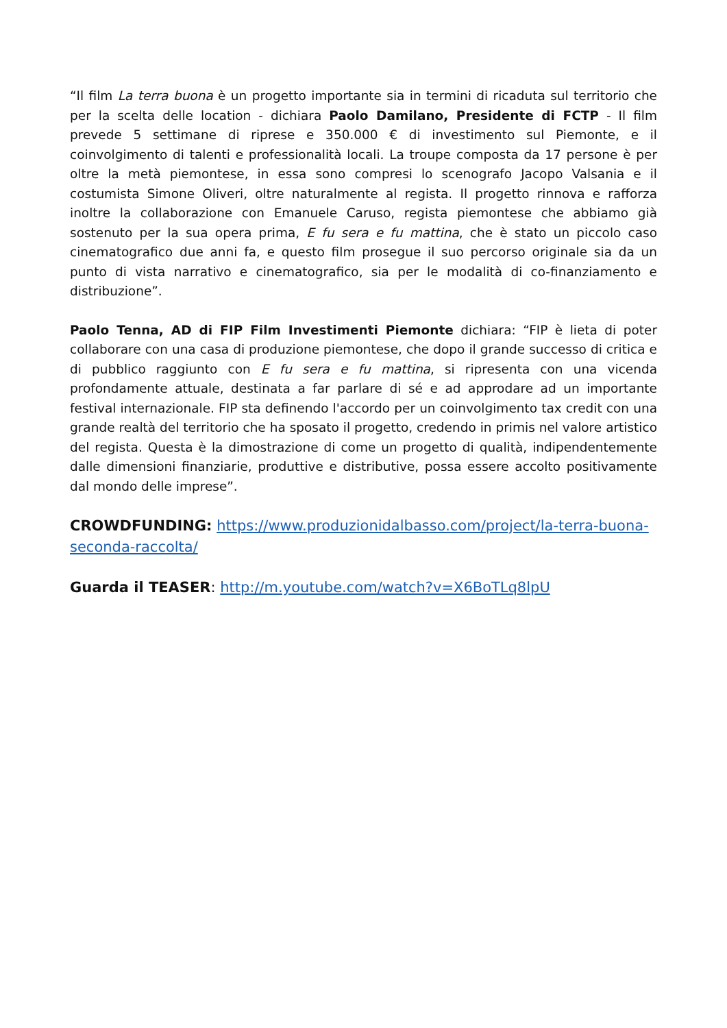“Il film La terra buona è un progetto importante sia in termini di ricaduta sul territorio che per la scelta delle location - dichiara Paolo Damilano, Presidente di FCTP - Il film prevede 5 settimane di riprese e 350.000 € di investimento sul Piemonte, e il coinvolgimento di talenti e professionalità locali. La troupe composta da 17 persone è per oltre la metà piemontese, in essa sono compresi lo scenografo Jacopo Valsania e il costumista Simone Oliveri, oltre naturalmente al regista. Il progetto rinnova e rafforza inoltre la collaborazione con Emanuele Caruso, regista piemontese che abbiamo già sostenuto per la sua opera prima, E fu sera e fu mattina, che è stato un piccolo caso cinematografico due anni fa, e questo film prosegue il suo percorso originale sia da un punto di vista narrativo e cinematografico, sia per le modalità di co-finanziamento e distribuzione”.
Paolo Tenna, AD di FIP Film Investimenti Piemonte dichiara: “FIP è lieta di poter collaborare con una casa di produzione piemontese, che dopo il grande successo di critica e di pubblico raggiunto con E fu sera e fu mattina, si ripresenta con una vicenda profondamente attuale, destinata a far parlare di sé e ad approdare ad un importante festival internazionale. FIP sta definendo l'accordo per un coinvolgimento tax credit con una grande realtà del territorio che ha sposato il progetto, credendo in primis nel valore artistico del regista. Questa è la dimostrazione di come un progetto di qualità, indipendentemente dalle dimensioni finanziarie, produttive e distributive, possa essere accolto positivamente dal mondo delle imprese”.
CROWDFUNDING: https://www.produzionidalbasso.com/project/la-terra-buona-seconda-raccolta/
Guarda il TEASER: http://m.youtube.com/watch?v=X6BoTLq8lpU